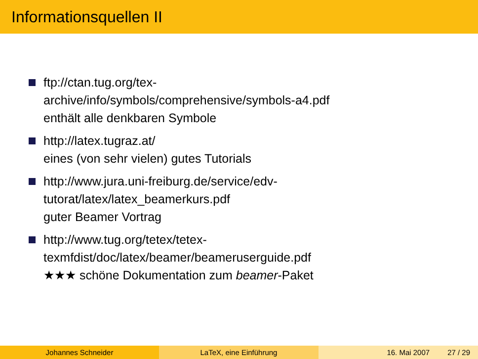Informationsquellen II
ftp://ctan.tug.org/tex-
archive/info/symbols/comprehensive/symbols-a4.pdf
enthält alle denkbaren Symbole
http://latex.tugraz.at/
eines (von sehr vielen) gutes Tutorials
http://www.jura.uni-freiburg.de/service/edv-
tutorat/latex/latex_beamerkurs.pdf
guter Beamer Vortrag
http://www.tug.org/tetex/tetex-
texmfdist/doc/latex/beamer/beameruserguide.pdf
★★★ schöne Dokumentation zum beamer-Paket
Johannes Schneider LaTeX, eine Einführung 16. Mai 2007 27 / 29